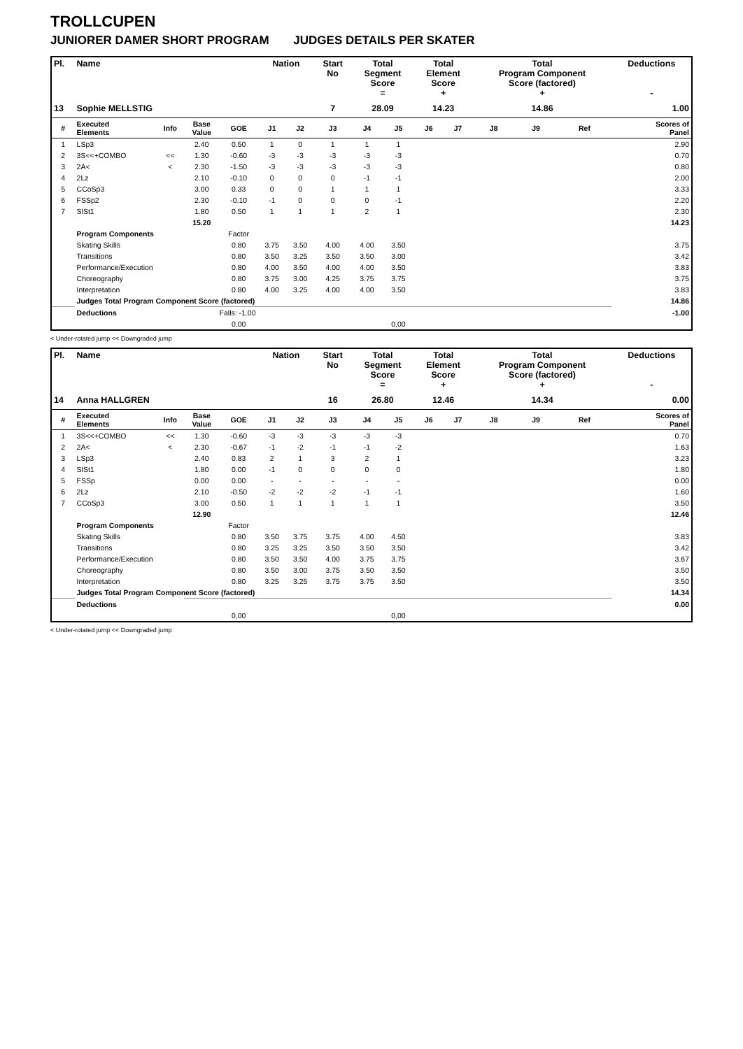TROLLCUPEN
JUNIORER DAMER SHORT PROGRAM JUDGES DETAILS PER SKATER
| Pl. | Name | | | | Nation | | Start No | Total Segment Score = | | Total Element Score + | | Total Program Component Score (factored) + | | | Deductions - |
| --- | --- | --- | --- | --- | --- | --- | --- | --- | --- | --- | --- | --- | --- | --- | --- |
| 13 | Sophie MELLSTIG | | | | | | 7 | 28.09 | | 14.23 | | 14.86 | | | 1.00 |
| # | Executed Elements | Info | Base Value | GOE | J1 | J2 | J3 | J4 | J5 | J6 | J7 | J8 | J9 | Ref | Scores of Panel |
| 1 | LSp3 | | 2.40 | 0.50 | 1 | 0 | 1 | 1 | 1 | | | | | | 2.90 |
| 2 | 3S<<+COMBO | << | 1.30 | -0.60 | -3 | -3 | -3 | -3 | -3 | | | | | | 0.70 |
| 3 | 2A< | < | 2.30 | -1.50 | -3 | -3 | -3 | -3 | -3 | | | | | | 0.80 |
| 4 | 2Lz | | 2.10 | -0.10 | 0 | 0 | 0 | -1 | -1 | | | | | | 2.00 |
| 5 | CCoSp3 | | 3.00 | 0.33 | 0 | 0 | 1 | 1 | 1 | | | | | | 3.33 |
| 6 | FSSp2 | | 2.30 | -0.10 | -1 | 0 | 0 | 0 | -1 | | | | | | 2.20 |
| 7 | SlSt1 | | 1.80 | 0.50 | 1 | 1 | 1 | 2 | 1 | | | | | | 2.30 |
| | | | 15.20 | | | | | | | | | | | | 14.23 |
| | Program Components | | | Factor | | | | | | | | | | | |
| | Skating Skills | | | 0.80 | 3.75 | 3.50 | 4.00 | 4.00 | 3.50 | | | | | | 3.75 |
| | Transitions | | | 0.80 | 3.50 | 3.25 | 3.50 | 3.50 | 3.00 | | | | | | 3.42 |
| | Performance/Execution | | | 0.80 | 4.00 | 3.50 | 4.00 | 4.00 | 3.50 | | | | | | 3.83 |
| | Choreography | | | 0.80 | 3.75 | 3.00 | 4.25 | 3.75 | 3.75 | | | | | | 3.75 |
| | Interpretation | | | 0.80 | 4.00 | 3.25 | 4.00 | 4.00 | 3.50 | | | | | | 3.83 |
| | Judges Total Program Component Score (factored) | | | | | | | | | | | | | | 14.86 |
| | Deductions | | Falls: -1.00 | | | | | | | | | | | | -1.00 |
| | | | | 0,00 | | | | | 0,00 | | | | | | |
< Under-rotated jump << Downgraded jump
| Pl. | Name | | | | Nation | | Start No | Total Segment Score = | | Total Element Score + | | Total Program Component Score (factored) + | | | Deductions - |
| --- | --- | --- | --- | --- | --- | --- | --- | --- | --- | --- | --- | --- | --- | --- | --- |
| 14 | Anna HALLGREN | | | | | | 16 | 26.80 | | 12.46 | | 14.34 | | | 0.00 |
| # | Executed Elements | Info | Base Value | GOE | J1 | J2 | J3 | J4 | J5 | J6 | J7 | J8 | J9 | Ref | Scores of Panel |
| 1 | 3S<<+COMBO | << | 1.30 | -0.60 | -3 | -3 | -3 | -3 | -3 | | | | | | 0.70 |
| 2 | 2A< | < | 2.30 | -0.67 | -1 | -2 | -1 | -1 | -2 | | | | | | 1.63 |
| 3 | LSp3 | | 2.40 | 0.83 | 2 | 1 | 3 | 2 | 1 | | | | | | 3.23 |
| 4 | SlSt1 | | 1.80 | 0.00 | -1 | 0 | 0 | 0 | 0 | | | | | | 1.80 |
| 5 | FSSp | | 0.00 | 0.00 | - | - | - | - | - | | | | | | 0.00 |
| 6 | 2Lz | | 2.10 | -0.50 | -2 | -2 | -2 | -1 | -1 | | | | | | 1.60 |
| 7 | CCoSp3 | | 3.00 | 0.50 | 1 | 1 | 1 | 1 | 1 | | | | | | 3.50 |
| | | | 12.90 | | | | | | | | | | | | 12.46 |
| | Program Components | | | Factor | | | | | | | | | | | |
| | Skating Skills | | | 0.80 | 3.50 | 3.75 | 3.75 | 4.00 | 4.50 | | | | | | 3.83 |
| | Transitions | | | 0.80 | 3.25 | 3.25 | 3.50 | 3.50 | 3.50 | | | | | | 3.42 |
| | Performance/Execution | | | 0.80 | 3.50 | 3.50 | 4.00 | 3.75 | 3.75 | | | | | | 3.67 |
| | Choreography | | | 0.80 | 3.50 | 3.00 | 3.75 | 3.50 | 3.50 | | | | | | 3.50 |
| | Interpretation | | | 0.80 | 3.25 | 3.25 | 3.75 | 3.75 | 3.50 | | | | | | 3.50 |
| | Judges Total Program Component Score (factored) | | | | | | | | | | | | | | 14.34 |
| | Deductions | | | | | | | | | | | | | | 0.00 |
| | | | | 0,00 | | | | | 0,00 | | | | | | |
< Under-rotated jump << Downgraded jump